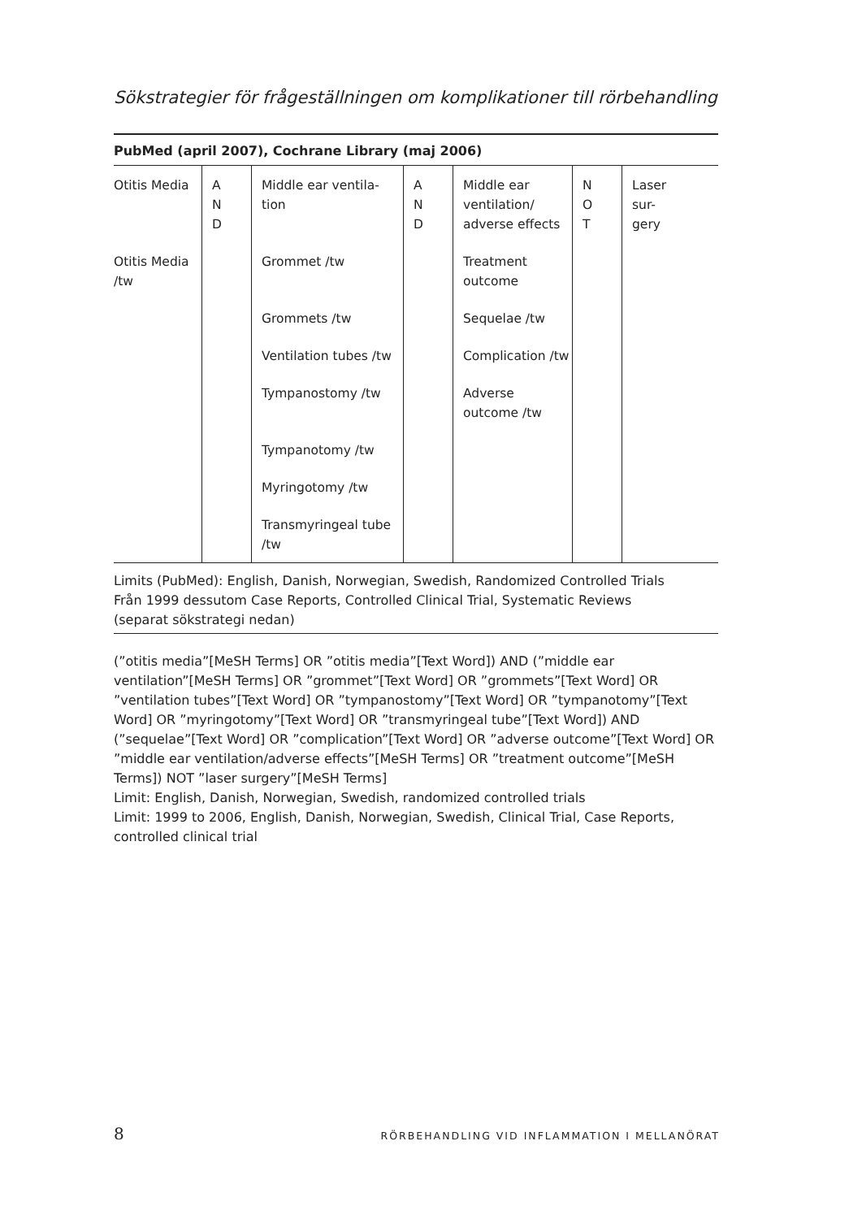Sökstrategier för frågeställningen om komplikationer till rörbehandling
PubMed (april 2007), Cochrane Library (maj 2006)
| Otitis Media | A N D | Middle ear ventila- tion | A N D | Middle ear ventilation/ adverse effects | N O T | Laser sur- gery |
| Otitis Media /tw | | Grommet /tw | | Treatment outcome | | |
| | | Grommets /tw | | Sequelae /tw | | |
| | | Ventilation tubes /tw | | Complication /tw | | |
| | | Tympanostomy /tw | | Adverse outcome /tw | | |
| | | Tympanotomy /tw | | | | |
| | | Myringotomy /tw | | | | |
| | | Transmyringeal tube /tw | | | | |
Limits (PubMed): English, Danish, Norwegian, Swedish, Randomized Controlled Trials
Från 1999 dessutom Case Reports, Controlled Clinical Trial, Systematic Reviews
(separat sökstrategi nedan)
(”otitis media”[MeSH Terms] OR ”otitis media”[Text Word]) AND (”middle ear ventilation”[MeSH Terms] OR ”grommet”[Text Word] OR ”grommets”[Text Word] OR ”ventilation tubes”[Text Word] OR ”tympanostomy”[Text Word] OR ”tympanotomy”[Text Word] OR ”myringotomy”[Text Word] OR ”transmyringeal tube”[Text Word]) AND (”sequelae”[Text Word] OR ”complication”[Text Word] OR ”adverse outcome”[Text Word] OR ”middle ear ventilation/adverse effects”[MeSH Terms] OR ”treatment outcome”[MeSH Terms]) NOT ”laser surgery”[MeSH Terms]
Limit: English, Danish, Norwegian, Swedish, randomized controlled trials
Limit: 1999 to 2006, English, Danish, Norwegian, Swedish, Clinical Trial, Case Reports, controlled clinical trial
8 RÖRBEHANDLING VID INFLAMMATION I MELLANÖRAT